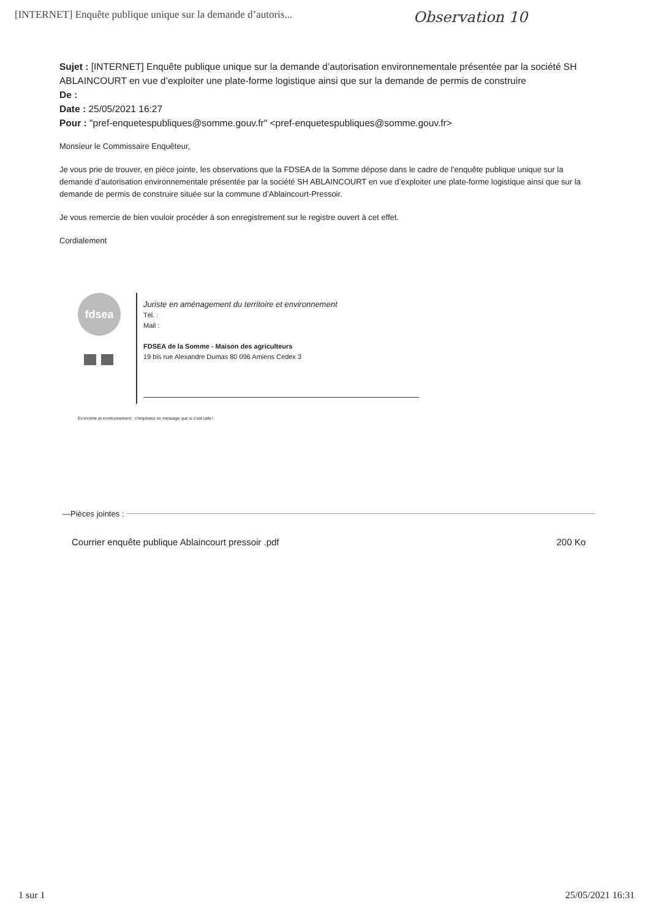[INTERNET] Enquête publique unique sur la demande d’autoris... Observation 10
Sujet : [INTERNET] Enquête publique unique sur la demande d’autorisation environnementale présentée par la société SH ABLAINCOURT en vue d’exploiter une plate-forme logistique ainsi que sur la demande de permis de construire
De :
Date : 25/05/2021 16:27
Pour : "pref-enquetespubliques@somme.gouv.fr" <pref-enquetespubliques@somme.gouv.fr>
Monsieur le Commissaire Enquêteur,
Je vous prie de trouver, en pièce jointe, les observations que la FDSEA de la Somme dépose dans le cadre de l’enquête publique unique sur la demande d’autorisation environnementale présentée par la société SH ABLAINCOURT en vue d’exploiter une plate-forme logistique ainsi que sur la demande de permis de construire située sur la commune d’Ablaincourt-Pressoir.
Je vous remercie de bien vouloir procéder à son enregistrement sur le registre ouvert à cet effet.
Cordialement
fdsea
Juriste en aménagement du territoire et environnement
Tél. :
Mail :
FDSEA de la Somme - Maison des agriculteurs
19 bis rue Alexandre Dumas 80 096 Amiens Cedex 3
Economie et environnement : n'imprimez ce message que si c'est utile !
—Pièces jointes :
Courrier enquête publique Ablaincourt pressoir .pdf 200 Ko
1 sur 1 25/05/2021 16:31